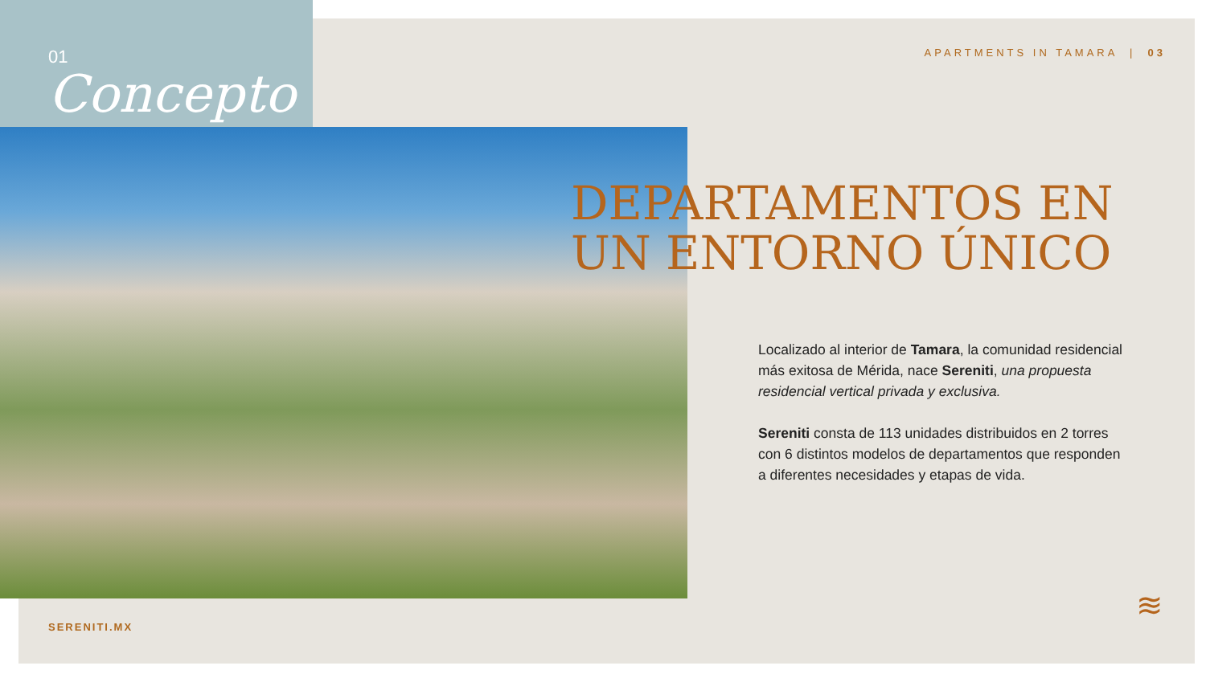01
Concepto
APARTMENTS IN TAMARA | 03
DEPARTAMENTOS EN
UN ENTORNO ÚNICO
Localizado al interior de Tamara, la comunidad residencial más exitosa de Mérida, nace Sereniti, una propuesta residencial vertical privada y exclusiva.
Sereniti consta de 113 unidades distribuidos en 2 torres con 6 distintos modelos de departamentos que responden a diferentes necesidades y etapas de vida.
SERENITI.MX
≋